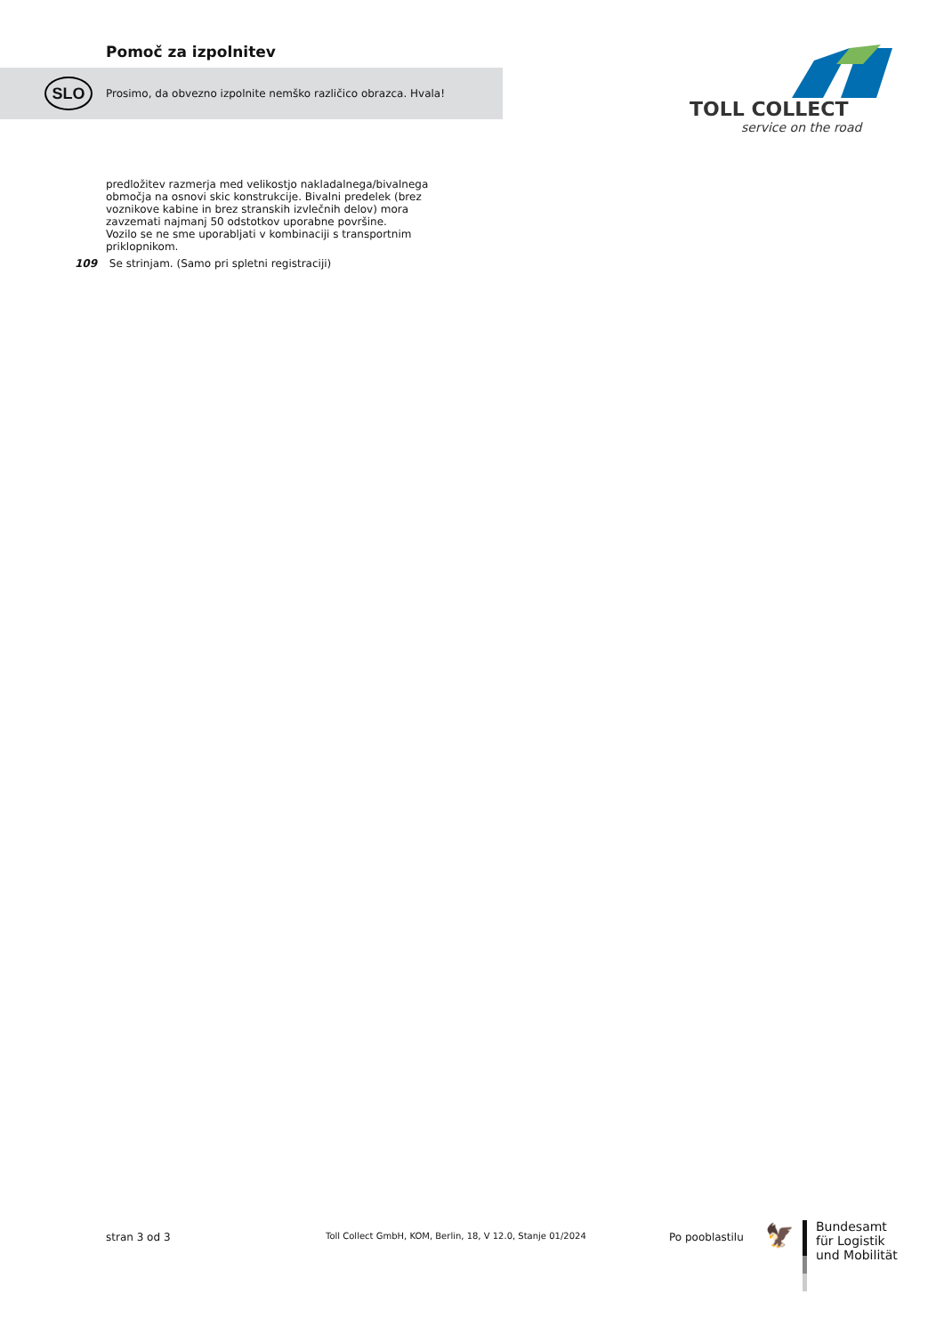Pomoč za izpolnitev
SLO
Prosimo, da obvezno izpolnite nemško različico obrazca. Hvala!
TOLL COLLECT
service on the road
predložitev razmerja med velikostjo nakladalnega/bivalnega območja na osnovi skic konstrukcije. Bivalni predelek (brez voznikove kabine in brez stranskih izvlečnih delov) mora zavzemati najmanj 50 odstotkov uporabne površine.
Vozilo se ne sme uporabljati v kombinaciji s transportnim priklopnikom.
109 Se strinjam. (Samo pri spletni registraciji)
stran 3 od 3
Toll Collect GmbH, KOM, Berlin, 18, V 12.0, Stanje 01/2024
Po pooblastilu 🦅
Bundesamt
für Logistik
und Mobilität